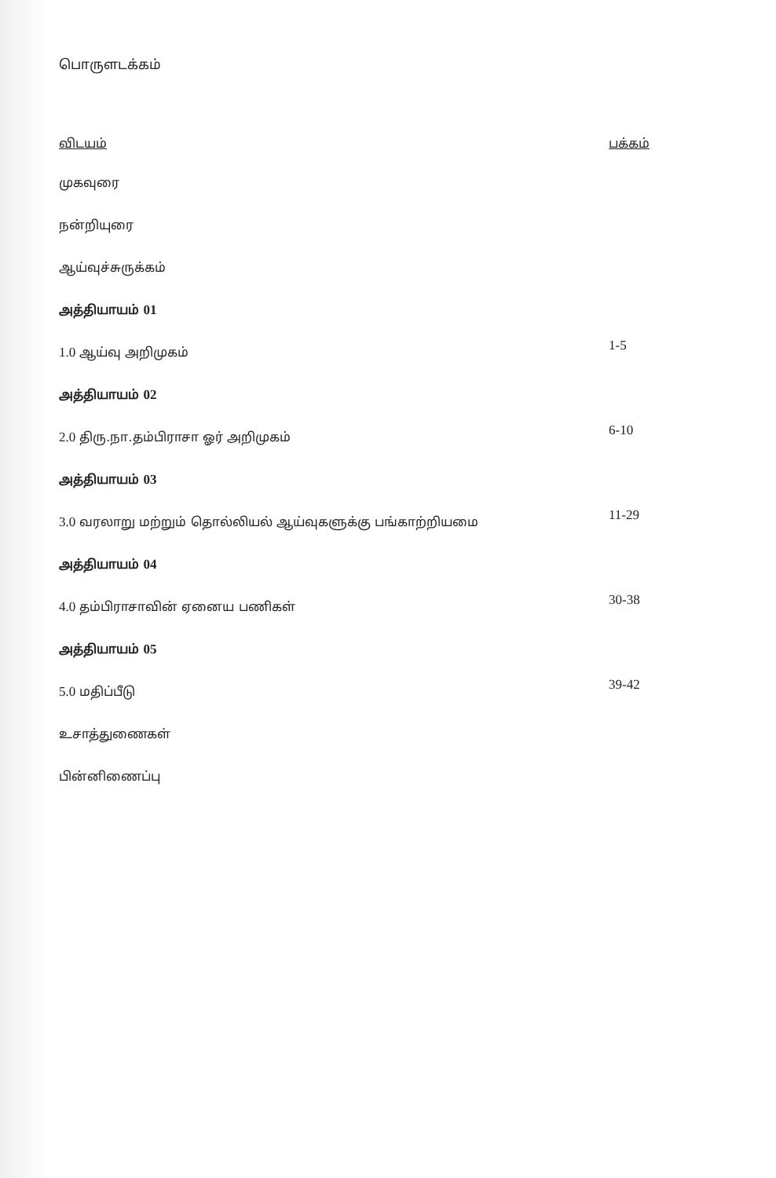பொருளடக்கம்
| விடயம் | பக்கம் |
| முகவுரை | |
| நன்றியுரை | |
| ஆய்வுச்சுருக்கம் | |
| அத்தியாயம் 01 | |
| 1.0 ஆய்வு அறிமுகம் | 1-5 |
| அத்தியாயம் 02 | |
| 2.0 திரு.நா.தம்பிராசா ஓர் அறிமுகம் | 6-10 |
| அத்தியாயம் 03 | |
| 3.0 வரலாறு மற்றும் தொல்லியல் ஆய்வுகளுக்கு பங்காற்றியமை | 11-29 |
| அத்தியாயம் 04 | |
| 4.0 தம்பிராசாவின் ஏனைய பணிகள் | 30-38 |
| அத்தியாயம் 05 | |
| 5.0 மதிப்பீடு | 39-42 |
| உசாத்துணைகள் | |
| பின்னிணைப்பு | |